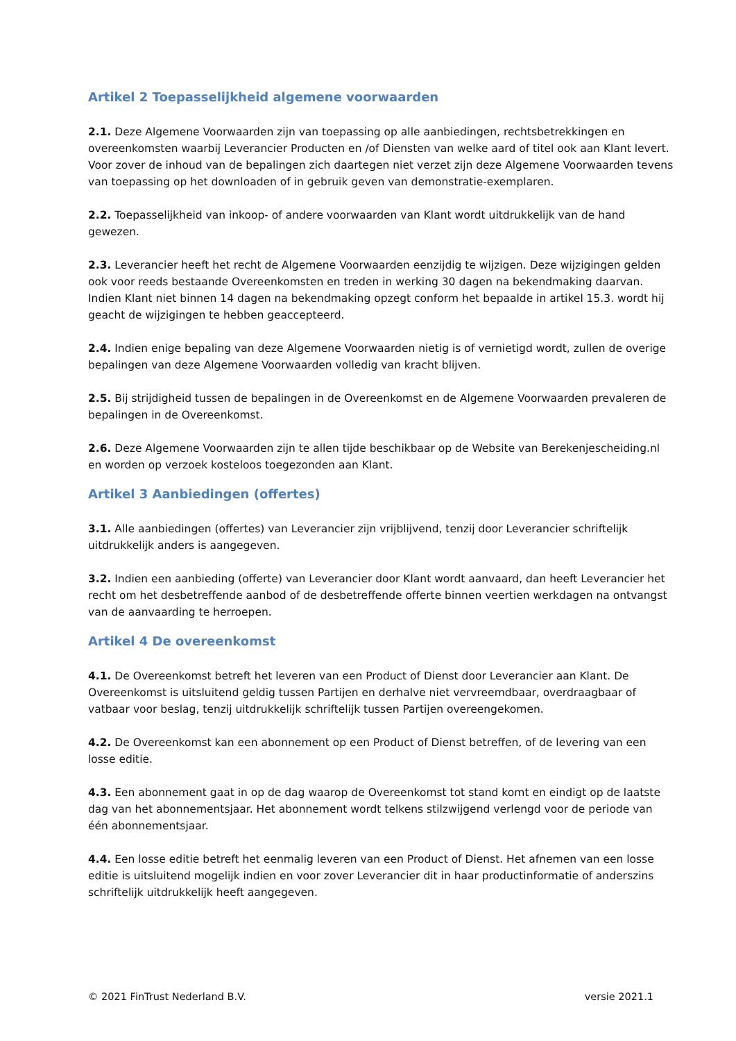Artikel 2 Toepasselijkheid algemene voorwaarden
2.1. Deze Algemene Voorwaarden zijn van toepassing op alle aanbiedingen, rechtsbetrekkingen en overeenkomsten waarbij Leverancier Producten en /of Diensten van welke aard of titel ook aan Klant levert. Voor zover de inhoud van de bepalingen zich daartegen niet verzet zijn deze Algemene Voorwaarden tevens van toepassing op het downloaden of in gebruik geven van demonstratie-exemplaren.
2.2. Toepasselijkheid van inkoop- of andere voorwaarden van Klant wordt uitdrukkelijk van de hand gewezen.
2.3. Leverancier heeft het recht de Algemene Voorwaarden eenzijdig te wijzigen. Deze wijzigingen gelden ook voor reeds bestaande Overeenkomsten en treden in werking 30 dagen na bekendmaking daarvan. Indien Klant niet binnen 14 dagen na bekendmaking opzegt conform het bepaalde in artikel 15.3. wordt hij geacht de wijzigingen te hebben geaccepteerd.
2.4. Indien enige bepaling van deze Algemene Voorwaarden nietig is of vernietigd wordt, zullen de overige bepalingen van deze Algemene Voorwaarden volledig van kracht blijven.
2.5. Bij strijdigheid tussen de bepalingen in de Overeenkomst en de Algemene Voorwaarden prevaleren de bepalingen in de Overeenkomst.
2.6. Deze Algemene Voorwaarden zijn te allen tijde beschikbaar op de Website van Berekenjescheiding.nl en worden op verzoek kosteloos toegezonden aan Klant.
Artikel 3 Aanbiedingen (offertes)
3.1. Alle aanbiedingen (offertes) van Leverancier zijn vrijblijvend, tenzij door Leverancier schriftelijk uitdrukkelijk anders is aangegeven.
3.2. Indien een aanbieding (offerte) van Leverancier door Klant wordt aanvaard, dan heeft Leverancier het recht om het desbetreffende aanbod of de desbetreffende offerte binnen veertien werkdagen na ontvangst van de aanvaarding te herroepen.
Artikel 4 De overeenkomst
4.1. De Overeenkomst betreft het leveren van een Product of Dienst door Leverancier aan Klant. De Overeenkomst is uitsluitend geldig tussen Partijen en derhalve niet vervreemdbaar, overdraagbaar of vatbaar voor beslag, tenzij uitdrukkelijk schriftelijk tussen Partijen overeengekomen.
4.2. De Overeenkomst kan een abonnement op een Product of Dienst betreffen, of de levering van een losse editie.
4.3. Een abonnement gaat in op de dag waarop de Overeenkomst tot stand komt en eindigt op de laatste dag van het abonnementsjaar. Het abonnement wordt telkens stilzwijgend verlengd voor de periode van één abonnementsjaar.
4.4. Een losse editie betreft het eenmalig leveren van een Product of Dienst. Het afnemen van een losse editie is uitsluitend mogelijk indien en voor zover Leverancier dit in haar productinformatie of anderszins schriftelijk uitdrukkelijk heeft aangegeven.
© 2021 FinTrust Nederland B.V. versie 2021.1